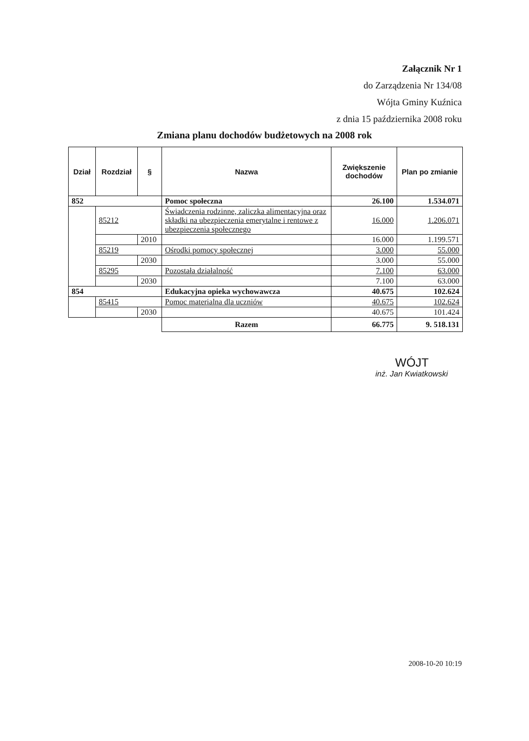Załącznik Nr 1
do Zarządzenia Nr 134/08
Wójta Gminy Kuźnica
z dnia 15 października 2008 roku
Zmiana planu dochodów budżetowych na 2008 rok
| Dział | Rozdział | § | Nazwa | Zwiększenie dochodów | Plan po zmianie |
| --- | --- | --- | --- | --- | --- |
| 852 | | | Pomoc społeczna | 26.100 | 1.534.071 |
| | 85212 | | Świadczenia rodzinne, zaliczka alimentacyjna oraz składki na ubezpieczenia emerytalne i rentowe z ubezpieczenia społecznego | 16.000 | 1.206.071 |
| | | 2010 | | 16.000 | 1.199.571 |
| | 85219 | | Ośrodki pomocy społecznej | 3.000 | 55.000 |
| | | 2030 | | 3.000 | 55.000 |
| | 85295 | | Pozostała działalność | 7.100 | 63.000 |
| | | 2030 | | 7.100 | 63.000 |
| 854 | | | Edukacyjna opieka wychowawcza | 40.675 | 102.624 |
| | 85415 | | Pomoc materialna dla uczniów | 40.675 | 102.624 |
| | | 2030 | | 40.675 | 101.424 |
| | | | Razem | 66.775 | 9. 518.131 |
WÓJT
inż. Jan Kwiatkowski
2008-10-20 10:19